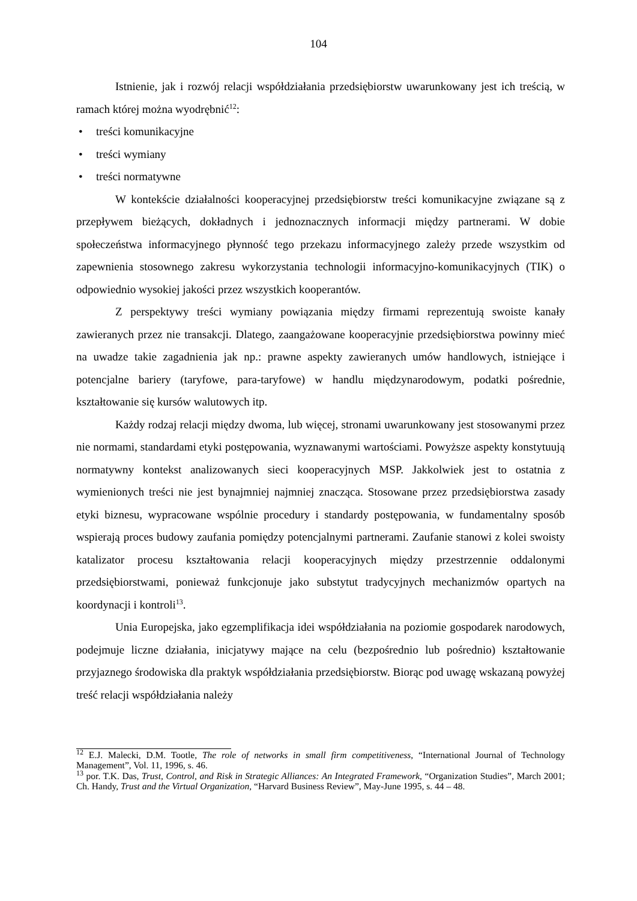104
Istnienie, jak i rozwój relacji współdziałania przedsiębiorstw uwarunkowany jest ich treścią, w ramach której można wyodrębnić<sup>12</sup>:
• treści komunikacyjne
• treści wymiany
• treści normatywne
W kontekście działalności kooperacyjnej przedsiębiorstw treści komunikacyjne związane są z przepływem bieżących, dokładnych i jednoznacznych informacji między partnerami. W dobie społeczeństwa informacyjnego płynność tego przekazu informacyjnego zależy przede wszystkim od zapewnienia stosownego zakresu wykorzystania technologii informacyjno-komunikacyjnych (TIK) o odpowiednio wysokiej jakości przez wszystkich kooperantów.
Z perspektywy treści wymiany powiązania między firmami reprezentują swoiste kanały zawieranych przez nie transakcji. Dlatego, zaangażowane kooperacyjnie przedsiębiorstwa powinny mieć na uwadze takie zagadnienia jak np.: prawne aspekty zawieranych umów handlowych, istniejące i potencjalne bariery (taryfowe, para-taryfowe) w handlu międzynarodowym, podatki pośrednie, kształtowanie się kursów walutowych itp.
Każdy rodzaj relacji między dwoma, lub więcej, stronami uwarunkowany jest stosowanymi przez nie normami, standardami etyki postępowania, wyznawanymi wartościami. Powyższe aspekty konstytuują normatywny kontekst analizowanych sieci kooperacyjnych MSP. Jakkolwiek jest to ostatnia z wymienionych treści nie jest bynajmniej najmniej znacząca. Stosowane przez przedsiębiorstwa zasady etyki biznesu, wypracowane wspólnie procedury i standardy postępowania, w fundamentalny sposób wspierają proces budowy zaufania pomiędzy potencjalnymi partnerami. Zaufanie stanowi z kolei swoisty katalizator procesu kształtowania relacji kooperacyjnych między przestrzennie oddalonymi przedsiębiorstwami, ponieważ funkcjonuje jako substytut tradycyjnych mechanizmów opartych na koordynacji i kontroli<sup>13</sup>.
Unia Europejska, jako egzemplifikacja idei współdziałania na poziomie gospodarek narodowych, podejmuje liczne działania, inicjatywy mające na celu (bezpośrednio lub pośrednio) kształtowanie przyjaznego środowiska dla praktyk współdziałania przedsiębiorstw. Biorąc pod uwagę wskazaną powyżej treść relacji współdziałania należy
<sup>12</sup> E.J. Malecki, D.M. Tootle, The role of networks in small firm competitiveness, “International Journal of Technology Management”, Vol. 11, 1996, s. 46.
<sup>13</sup> por. T.K. Das, Trust, Control, and Risk in Strategic Alliances: An Integrated Framework, “Organization Studies”, March 2001; Ch. Handy, Trust and the Virtual Organization, “Harvard Business Review”, May-June 1995, s. 44 – 48.